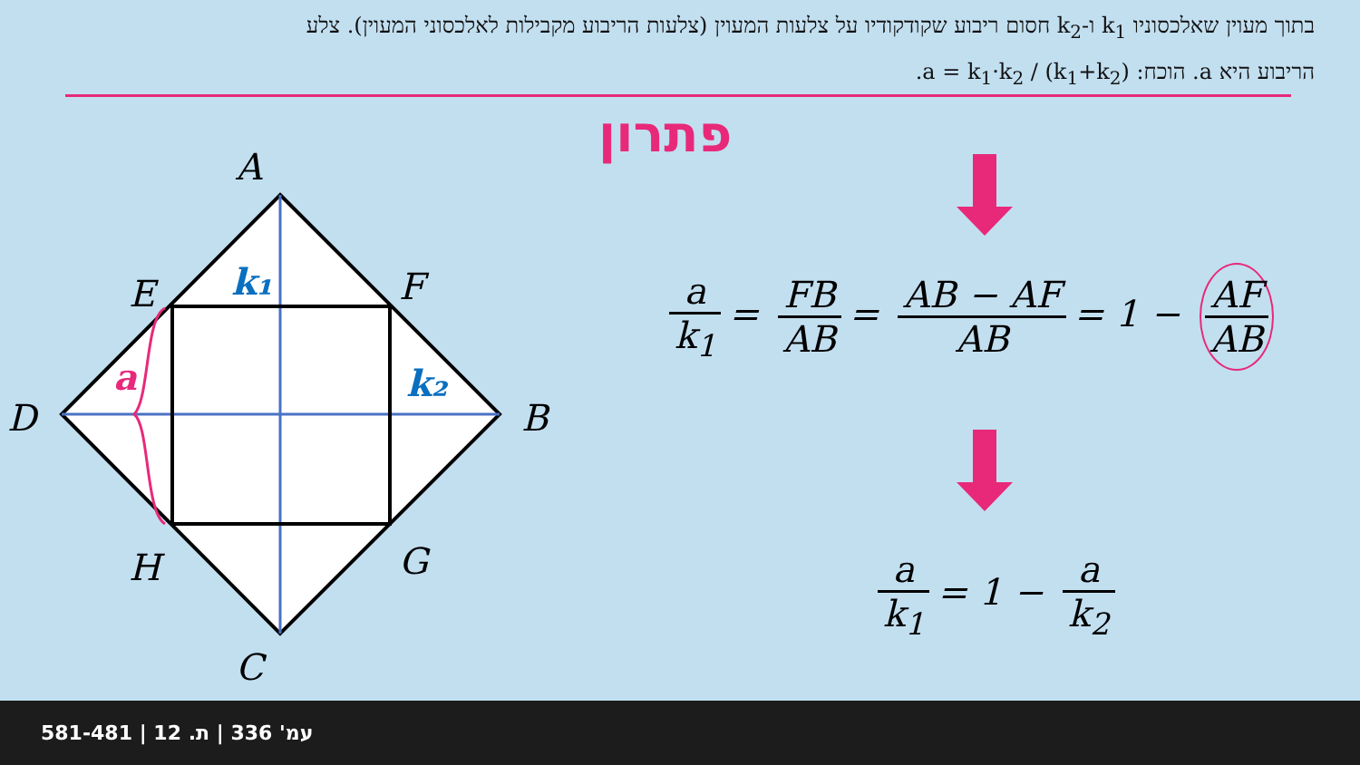בתוך מעוין שאלכסוניו k<sub>1</sub> ו-k<sub>2</sub> חסום ריבוע שקודקודיו על צלעות המעוין (צלעות הריבוע מקבילות לאלכסוני המעוין). צלע הריבוע היא a. הוכח: a = k<sub>1</sub>·k<sub>2</sub> / (k<sub>1</sub>+k<sub>2</sub>).
פתרון
A
E
F
D
B
H
G
C
k₁
k₂
a
a k<sub>1</sub>
=
FB AB
=
AB − AF AB
= 1 −
AF AB
a k<sub>1</sub>
= 1 −
a k<sub>2</sub>
581-481 | עמ' 336 | ת. 12